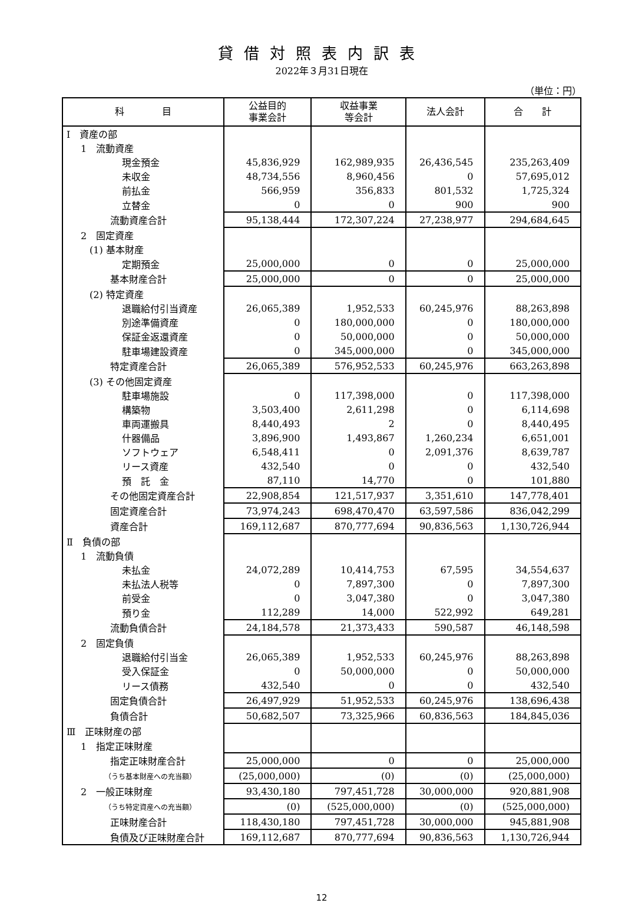貸借対照表内訳表
2022年３月31日現在
（単位：円）
| 科 目 | 公益目的 事業会計 | 収益事業 等会計 | 法人会計 | 合 計 |
| --- | --- | --- | --- | --- |
| Ⅰ 資産の部 | | | | |
| 1 流動資産 | | | | |
| 現金預金 | 45,836,929 | 162,989,935 | 26,436,545 | 235,263,409 |
| 未収金 | 48,734,556 | 8,960,456 | 0 | 57,695,012 |
| 前払金 | 566,959 | 356,833 | 801,532 | 1,725,324 |
| 立替金 | 0 | 0 | 900 | 900 |
| 流動資産合計 | 95,138,444 | 172,307,224 | 27,238,977 | 294,684,645 |
| 2 固定資産 | | | | |
| (1) 基本財産 | | | | |
| 定期預金 | 25,000,000 | 0 | 0 | 25,000,000 |
| 基本財産合計 | 25,000,000 | 0 | 0 | 25,000,000 |
| (2) 特定資産 | | | | |
| 退職給付引当資産 | 26,065,389 | 1,952,533 | 60,245,976 | 88,263,898 |
| 別途準備資産 | 0 | 180,000,000 | 0 | 180,000,000 |
| 保証金返還資産 | 0 | 50,000,000 | 0 | 50,000,000 |
| 駐車場建設資産 | 0 | 345,000,000 | 0 | 345,000,000 |
| 特定資産合計 | 26,065,389 | 576,952,533 | 60,245,976 | 663,263,898 |
| (3) その他固定資産 | | | | |
| 駐車場施設 | 0 | 117,398,000 | 0 | 117,398,000 |
| 構築物 | 3,503,400 | 2,611,298 | 0 | 6,114,698 |
| 車両運搬具 | 8,440,493 | 2 | 0 | 8,440,495 |
| 什器備品 | 3,896,900 | 1,493,867 | 1,260,234 | 6,651,001 |
| ソフトウェア | 6,548,411 | 0 | 2,091,376 | 8,639,787 |
| リース資産 | 432,540 | 0 | 0 | 432,540 |
| 預 託 金 | 87,110 | 14,770 | 0 | 101,880 |
| その他固定資産合計 | 22,908,854 | 121,517,937 | 3,351,610 | 147,778,401 |
| 固定資産合計 | 73,974,243 | 698,470,470 | 63,597,586 | 836,042,299 |
| 資産合計 | 169,112,687 | 870,777,694 | 90,836,563 | 1,130,726,944 |
| Ⅱ 負債の部 | | | | |
| 1 流動負債 | | | | |
| 未払金 | 24,072,289 | 10,414,753 | 67,595 | 34,554,637 |
| 未払法人税等 | 0 | 7,897,300 | 0 | 7,897,300 |
| 前受金 | 0 | 3,047,380 | 0 | 3,047,380 |
| 預り金 | 112,289 | 14,000 | 522,992 | 649,281 |
| 流動負債合計 | 24,184,578 | 21,373,433 | 590,587 | 46,148,598 |
| 2 固定負債 | | | | |
| 退職給付引当金 | 26,065,389 | 1,952,533 | 60,245,976 | 88,263,898 |
| 受入保証金 | 0 | 50,000,000 | 0 | 50,000,000 |
| リース債務 | 432,540 | 0 | 0 | 432,540 |
| 固定負債合計 | 26,497,929 | 51,952,533 | 60,245,976 | 138,696,438 |
| 負債合計 | 50,682,507 | 73,325,966 | 60,836,563 | 184,845,036 |
| Ⅲ 正味財産の部 | | | | |
| 1 指定正味財産 | | | | |
| 指定正味財産合計 | 25,000,000 | 0 | 0 | 25,000,000 |
| （うち基本財産への充当額） | (25,000,000) | (0) | (0) | (25,000,000) |
| 2 一般正味財産 | 93,430,180 | 797,451,728 | 30,000,000 | 920,881,908 |
| （うち特定資産への充当額） | (0) | (525,000,000) | (0) | (525,000,000) |
| 正味財産合計 | 118,430,180 | 797,451,728 | 30,000,000 | 945,881,908 |
| 負債及び正味財産合計 | 169,112,687 | 870,777,694 | 90,836,563 | 1,130,726,944 |
12